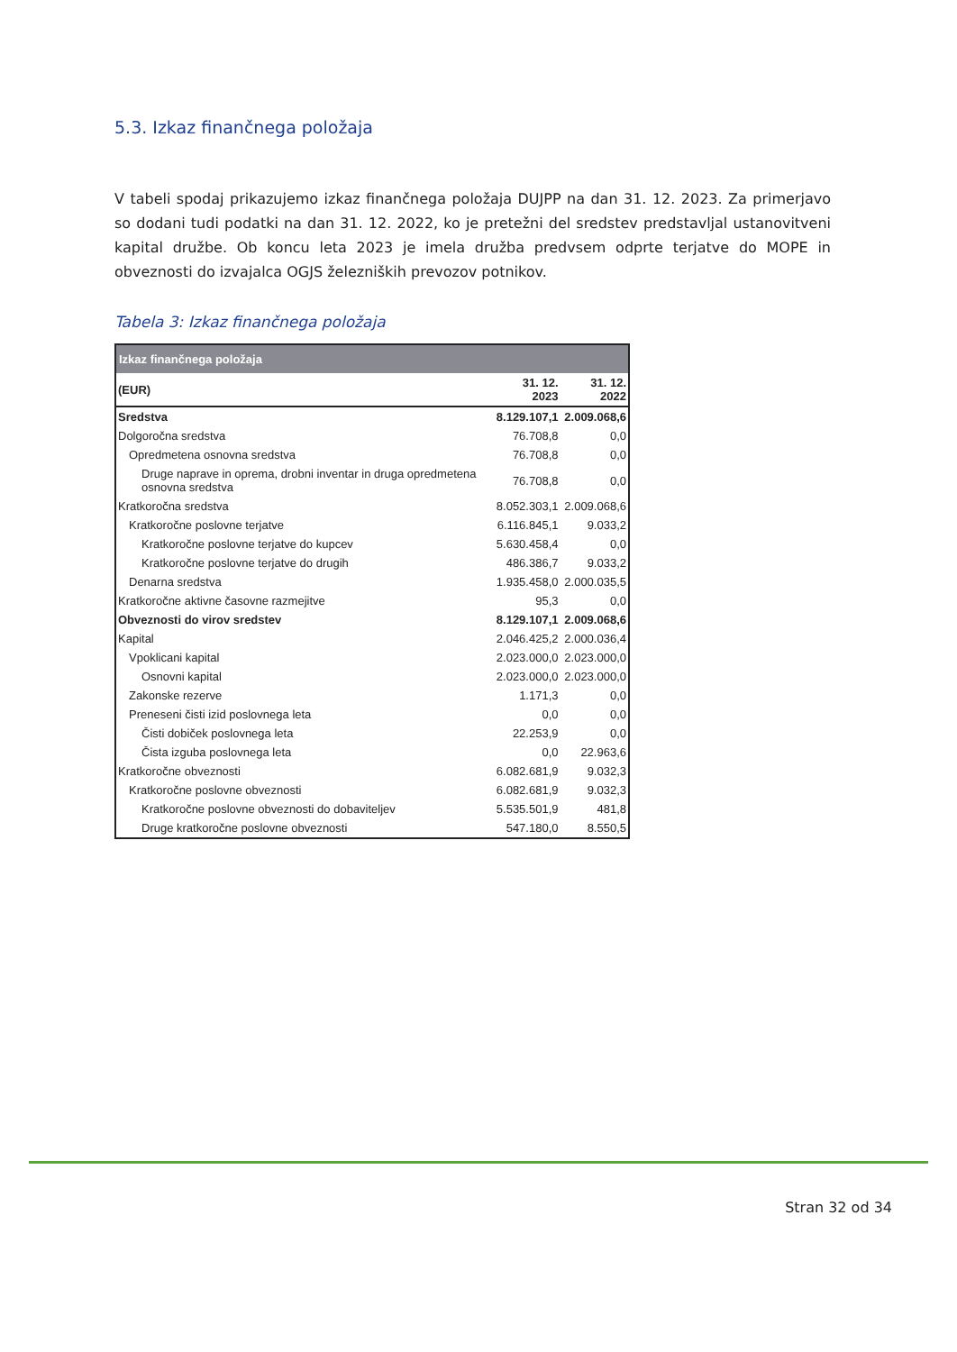5.3. Izkaz finančnega položaja
V tabeli spodaj prikazujemo izkaz finančnega položaja DUJPP na dan 31. 12. 2023. Za primerjavo so dodani tudi podatki na dan 31. 12. 2022, ko je pretežni del sredstev predstavljal ustanovitveni kapital družbe. Ob koncu leta 2023 je imela družba predvsem odprte terjatve do MOPE in obveznosti do izvajalca OGJS železniških prevozov potnikov.
Tabela 3: Izkaz finančnega položaja
| Izkaz finančnega položaja | | |
| (EUR) | 31. 12. 2023 | 31. 12. 2022 |
| Sredstva | 8.129.107,1 | 2.009.068,6 |
| Dolgoročna sredstva | 76.708,8 | 0,0 |
| Opredmetena osnovna sredstva | 76.708,8 | 0,0 |
| Druge naprave in oprema, drobni inventar in druga opredmetena osnovna sredstva | 76.708,8 | 0,0 |
| Kratkoročna sredstva | 8.052.303,1 | 2.009.068,6 |
| Kratkoročne poslovne terjatve | 6.116.845,1 | 9.033,2 |
| Kratkoročne poslovne terjatve do kupcev | 5.630.458,4 | 0,0 |
| Kratkoročne poslovne terjatve do drugih | 486.386,7 | 9.033,2 |
| Denarna sredstva | 1.935.458,0 | 2.000.035,5 |
| Kratkoročne aktivne časovne razmejitve | 95,3 | 0,0 |
| Obveznosti do virov sredstev | 8.129.107,1 | 2.009.068,6 |
| Kapital | 2.046.425,2 | 2.000.036,4 |
| Vpoklicani kapital | 2.023.000,0 | 2.023.000,0 |
| Osnovni kapital | 2.023.000,0 | 2.023.000,0 |
| Zakonske rezerve | 1.171,3 | 0,0 |
| Preneseni čisti izid poslovnega leta | 0,0 | 0,0 |
| Čisti dobiček poslovnega leta | 22.253,9 | 0,0 |
| Čista izguba poslovnega leta | 0,0 | 22.963,6 |
| Kratkoročne obveznosti | 6.082.681,9 | 9.032,3 |
| Kratkoročne poslovne obveznosti | 6.082.681,9 | 9.032,3 |
| Kratkoročne poslovne obveznosti do dobaviteljev | 5.535.501,9 | 481,8 |
| Druge kratkoročne poslovne obveznosti | 547.180,0 | 8.550,5 |
Stran 32 od 34